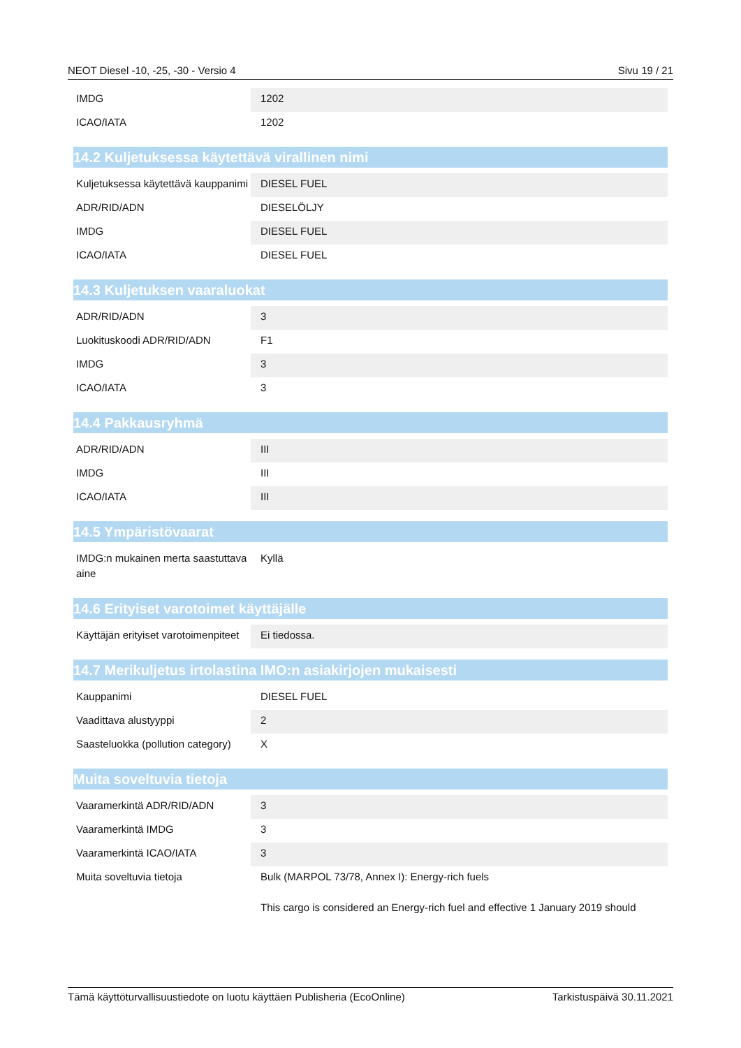NEOT Diesel -10, -25, -30 - Versio 4 Sivu 19 / 21
| IMDG | 1202 |
| ICAO/IATA | 1202 |
14.2 Kuljetuksessa käytettävä virallinen nimi
| Kuljetuksessa käytettävä kauppanimi | DIESEL FUEL |
| ADR/RID/ADN | DIESELÖLJY |
| IMDG | DIESEL FUEL |
| ICAO/IATA | DIESEL FUEL |
14.3 Kuljetuksen vaaraluokat
| ADR/RID/ADN | 3 |
| Luokituskoodi ADR/RID/ADN | F1 |
| IMDG | 3 |
| ICAO/IATA | 3 |
14.4 Pakkausryhmä
| ADR/RID/ADN | III |
| IMDG | III |
| ICAO/IATA | III |
14.5 Ympäristövaarat
| IMDG:n mukainen merta saastuttava aine | Kyllä |
14.6 Erityiset varotoimet käyttäjälle
| Käyttäjän erityiset varotoimenpiteet | Ei tiedossa. |
14.7 Merikuljetus irtolastina IMO:n asiakirjojen mukaisesti
| Kauppanimi | DIESEL FUEL |
| Vaadittava alustyyppi | 2 |
| Saasteluokka (pollution category) | X |
Muita soveltuvia tietoja
| Vaaramerkintä ADR/RID/ADN | 3 |
| Vaaramerkintä IMDG | 3 |
| Vaaramerkintä ICAO/IATA | 3 |
| Muita soveltuvia tietoja | Bulk (MARPOL 73/78, Annex I): Energy-rich fuels This cargo is considered an Energy-rich fuel and effective 1 January 2019 should |
Tämä käyttöturvallisuustiedote on luotu käyttäen Publisheria (EcoOnline) Tarkistuspäivä 30.11.2021